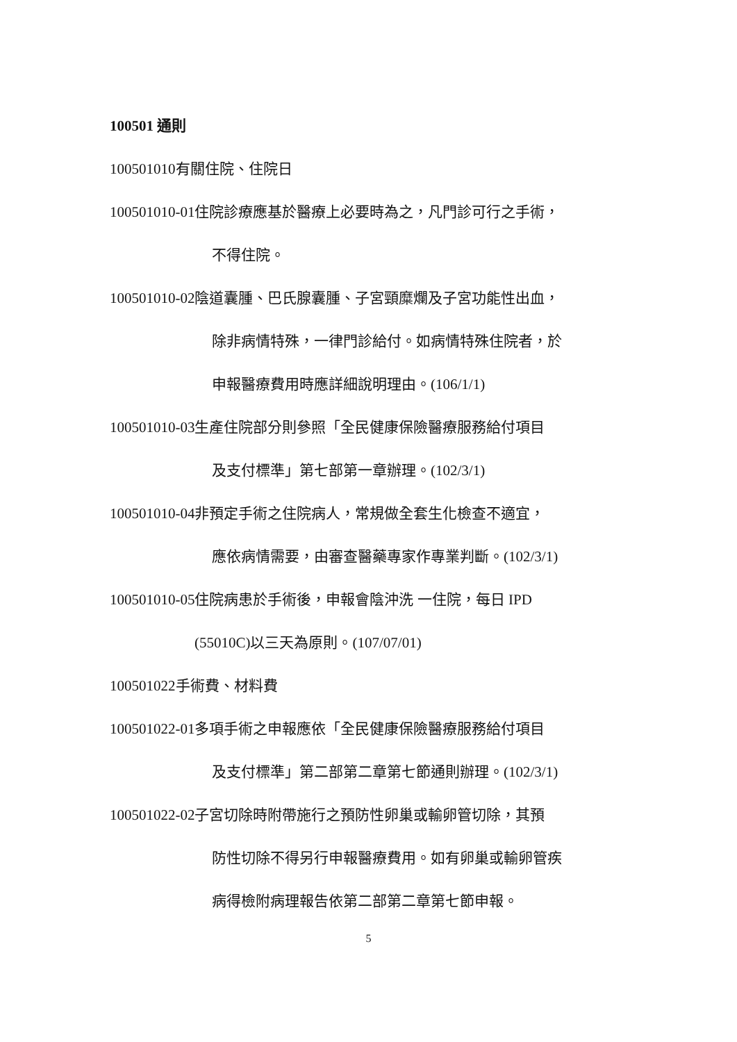100501 通則
100501010有關住院、住院日
100501010-01住院診療應基於醫療上必要時為之，凡門診可行之手術，
不得住院。
100501010-02陰道囊腫、巴氏腺囊腫、子宮頸糜爛及子宮功能性出血，
除非病情特殊，一律門診給付。如病情特殊住院者，於
申報醫療費用時應詳細說明理由。(106/1/1)
100501010-03生產住院部分則參照「全民健康保險醫療服務給付項目
及支付標準」第七部第一章辦理。(102/3/1)
100501010-04非預定手術之住院病人，常規做全套生化檢查不適宜，
應依病情需要，由審查醫藥專家作專業判斷。(102/3/1)
100501010-05住院病患於手術後，申報會陰沖洗 一住院，每日 IPD
(55010C)以三天為原則。(107/07/01)
100501022手術費、材料費
100501022-01多項手術之申報應依「全民健康保險醫療服務給付項目
及支付標準」第二部第二章第七節通則辦理。(102/3/1)
100501022-02子宮切除時附帶施行之預防性卵巢或輸卵管切除，其預
防性切除不得另行申報醫療費用。如有卵巢或輸卵管疾
病得檢附病理報告依第二部第二章第七節申報。
5